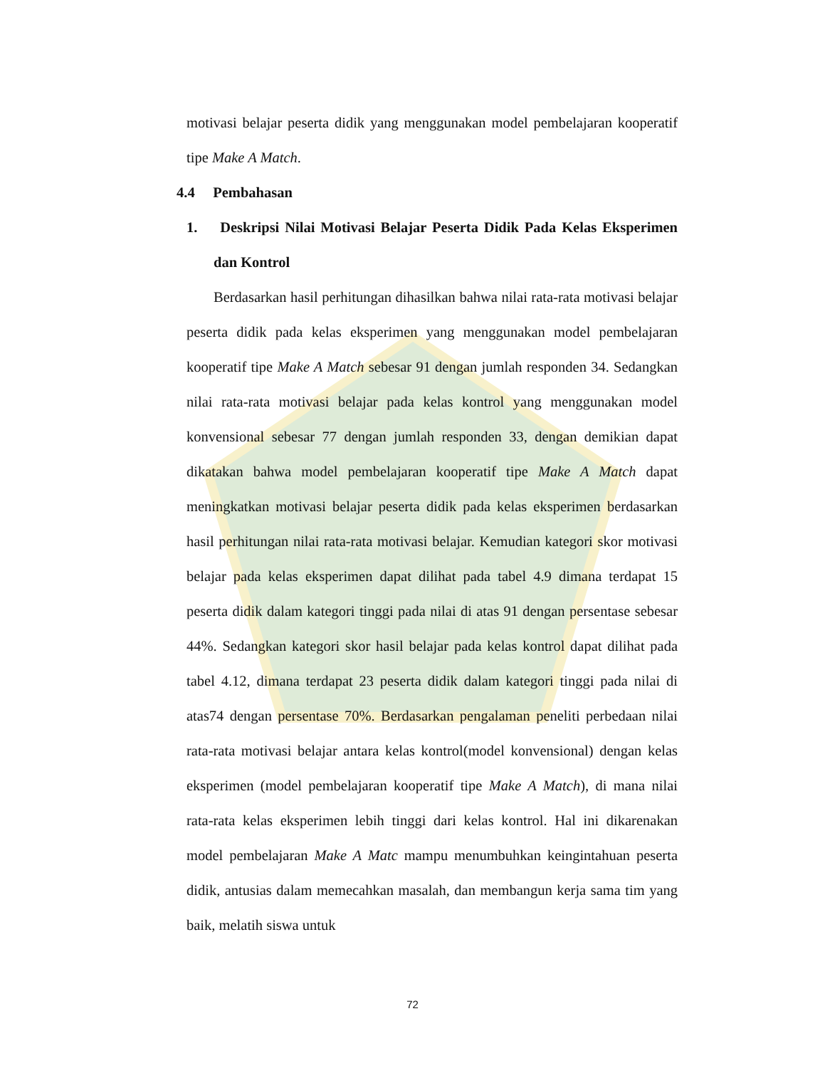motivasi belajar peserta didik yang menggunakan model pembelajaran kooperatif tipe Make A Match.
4.4 Pembahasan
1. Deskripsi Nilai Motivasi Belajar Peserta Didik Pada Kelas Eksperimen dan Kontrol
Berdasarkan hasil perhitungan dihasilkan bahwa nilai rata-rata motivasi belajar peserta didik pada kelas eksperimen yang menggunakan model pembelajaran kooperatif tipe Make A Match sebesar 91 dengan jumlah responden 34. Sedangkan nilai rata-rata motivasi belajar pada kelas kontrol yang menggunakan model konvensional sebesar 77 dengan jumlah responden 33, dengan demikian dapat dikatakan bahwa model pembelajaran kooperatif tipe Make A Match dapat meningkatkan motivasi belajar peserta didik pada kelas eksperimen berdasarkan hasil perhitungan nilai rata-rata motivasi belajar. Kemudian kategori skor motivasi belajar pada kelas eksperimen dapat dilihat pada tabel 4.9 dimana terdapat 15 peserta didik dalam kategori tinggi pada nilai di atas 91 dengan persentase sebesar 44%. Sedangkan kategori skor hasil belajar pada kelas kontrol dapat dilihat pada tabel 4.12, dimana terdapat 23 peserta didik dalam kategori tinggi pada nilai di atas74 dengan persentase 70%. Berdasarkan pengalaman peneliti perbedaan nilai rata-rata motivasi belajar antara kelas kontrol(model konvensional) dengan kelas eksperimen (model pembelajaran kooperatif tipe Make A Match), di mana nilai rata-rata kelas eksperimen lebih tinggi dari kelas kontrol. Hal ini dikarenakan model pembelajaran Make A Matc mampu menumbuhkan keingintahuan peserta didik, antusias dalam memecahkan masalah, dan membangun kerja sama tim yang baik, melatih siswa untuk
72